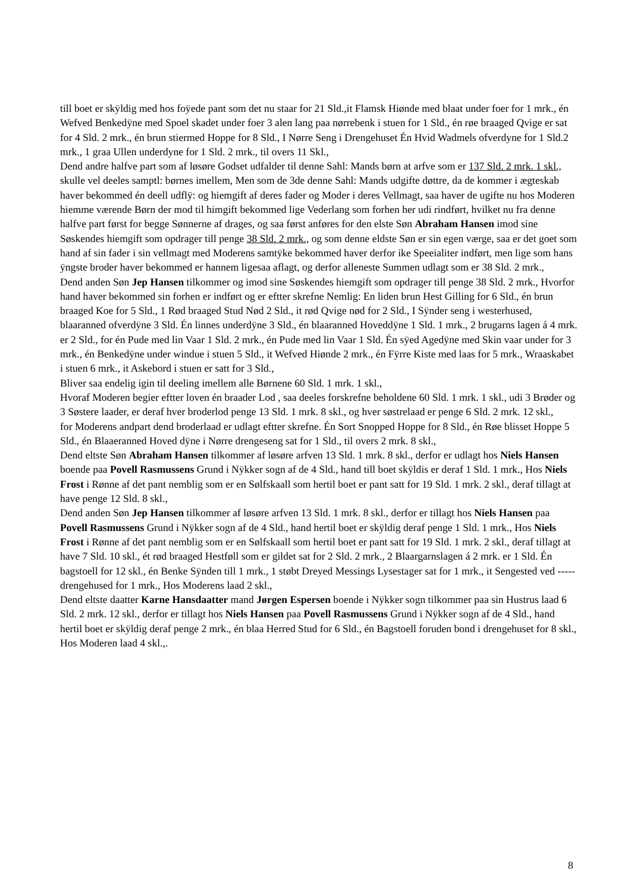till boet er skÿldig med hos foÿede pant som det nu staar for 21 Sld.,it Flamsk Hiønde med blaat under foer for 1 mrk., én Wefved Benkedÿne med Spoel skadet under foer 3 alen lang paa nørrebenk i stuen for 1 Sld., én røe braaged Qvige er sat for 4 Sld. 2 mrk., én brun stiermed Hoppe for 8 Sld., I Nørre Seng i Drengehuset Én Hvid Wadmels ofverdyne for 1 Sld.2 mrk., 1 graa Ullen underdyne for 1 Sld. 2 mrk., til overs 11 Skl.,
Dend andre halfve part som af løsøre Godset udfalder til denne Sahl: Mands børn at arfve som er 137 Sld. 2 mrk. 1 skl., skulle vel deeles samptl: børnes imellem, Men som de 3de denne Sahl: Mands udgifte døttre, da de kommer i ægteskab haver bekommed én deell udflÿ: og hiemgift af deres fader og Moder i deres Vellmagt, saa haver de ugifte nu hos Moderen hiemme værende Børn der mod til himgift bekommed lige Vederlang som forhen her udi rindført, hvilket nu fra denne halfve part først for begge Sønnerne af drages, og saa først anføres for den elste Søn Abraham Hansen imod sine Søskendes hiemgift som opdrager till penge 38 Sld. 2 mrk., og som denne eldste Søn er sin egen værge, saa er det goet som hand af sin fader i sin vellmagt med Moderens samtÿke bekommed haver derfor ike Speeialiter indført, men lige som hans ÿngste broder haver bekommed er hannem ligesaa aflagt, og derfor alleneste Summen udlagt som er 38 Sld. 2 mrk.,
Dend anden Søn Jep Hansen tilkommer og imod sine Søskendes hiemgift som opdrager till penge 38 Sld. 2 mrk., Hvorfor hand haver bekommed sin forhen er indført og er eftter skrefne Nemlig: En liden brun Hest Gilling for 6 Sld., én brun braaged Koe for 5 Sld., 1 Rød braaged Stud Nød 2 Sld., it rød Qvige nød for 2 Sld., I Sÿnder seng i westerhused, blaaranned ofverdÿne 3 Sld. Én linnes underdÿne 3 Sld., én blaaranned Hoveddÿne 1 Sld. 1 mrk., 2 brugarns lagen á 4 mrk. er 2 Sld., for én Pude med lin Vaar 1 Sld. 2 mrk., én Pude med lin Vaar 1 Sld. Én sÿed Agedÿne med Skin vaar under for 3 mrk., én Benkedÿne under windue i stuen 5 Sld., it Wefved Hiønde 2 mrk., én Fÿrre Kiste med laas for 5 mrk., Wraaskabet i stuen 6 mrk., it Askebord i stuen er satt for 3 Sld.,
Bliver saa endelig igin til deeling imellem alle Børnene 60 Sld. 1 mrk. 1 skl.,
Hvoraf Moderen begier eftter loven én braader Lod , saa deeles forskrefne beholdene 60 Sld. 1 mrk. 1 skl., udi 3 Brøder og 3 Søstere laader, er deraf hver broderlod penge 13 Sld. 1 mrk. 8 skl., og hver søstrelaad er penge 6 Sld. 2 mrk. 12 skl.,
for Moderens andpart dend broderlaad er udlagt eftter skrefne. Én Sort Snopped Hoppe for 8 Sld., én Røe blisset Hoppe 5 Sld., én Blaaeranned Hoved dÿne i Nørre drengeseng sat for 1 Sld., til overs 2 mrk. 8 skl.,
Dend eltste Søn Abraham Hansen tilkommer af løsøre arfven 13 Sld. 1 mrk. 8 skl., derfor er udlagt hos Niels Hansen boende paa Povell Rasmussens Grund i Nÿkker sogn af de 4 Sld., hand till boet skÿldis er deraf 1 Sld. 1 mrk., Hos Niels Frost i Rønne af det pant nemblig som er en Sølfskaall som hertil boet er pant satt for 19 Sld. 1 mrk. 2 skl., deraf tillagt at have penge 12 Sld. 8 skl.,
Dend anden Søn Jep Hansen tilkommer af løsøre arfven 13 Sld. 1 mrk. 8 skl., derfor er tillagt hos Niels Hansen paa Povell Rasmussens Grund i Nÿkker sogn af de 4 Sld., hand hertil boet er skÿldig deraf penge 1 Sld. 1 mrk., Hos Niels Frost i Rønne af det pant nemblig som er en Sølfskaall som hertil boet er pant satt for 19 Sld. 1 mrk. 2 skl., deraf tillagt at have 7 Sld. 10 skl., ét rød braaged Hestføll som er gildet sat for 2 Sld. 2 mrk., 2 Blaargarnslagen á 2 mrk. er 1 Sld. Én bagstoell for 12 skl., én Benke Sÿnden till 1 mrk., 1 støbt Dreyed Messings Lysestager sat for 1 mrk., it Sengested ved ----- drengehused for 1 mrk., Hos Moderens laad 2 skl.,
Dend eltste daatter Karne Hansdaatter mand Jørgen Espersen boende i Nÿkker sogn tilkommer paa sin Hustrus laad 6 Sld. 2 mrk. 12 skl., derfor er tillagt hos Niels Hansen paa Povell Rasmussens Grund i Nÿkker sogn af de 4 Sld., hand hertil boet er skÿldig deraf penge 2 mrk., én blaa Herred Stud for 6 Sld., én Bagstoell foruden bond i drengehuset for 8 skl., Hos Moderen laad 4 skl.,.
8